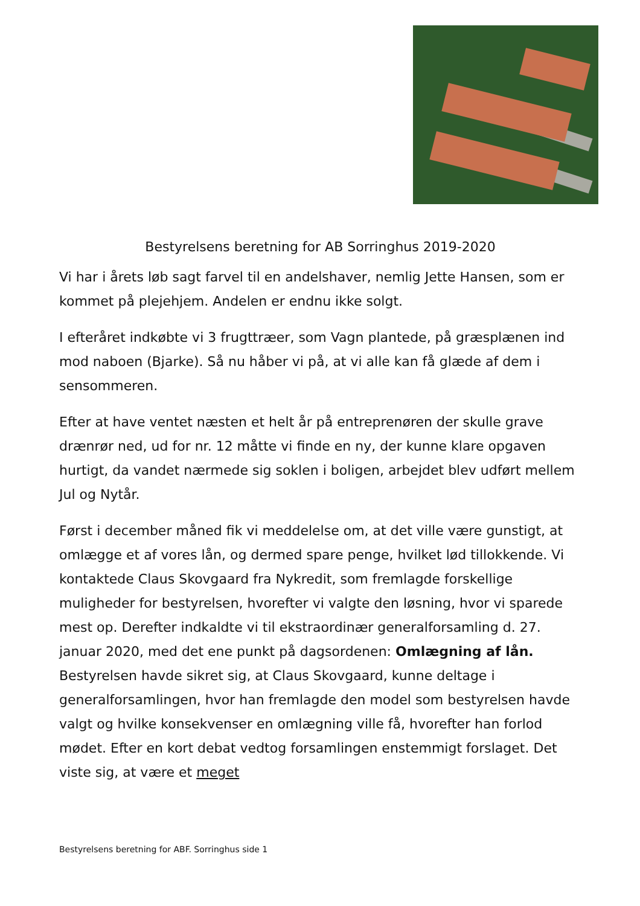Bestyrelsens beretning for AB Sorringhus 2019-2020
Vi har i årets løb sagt farvel til en andelshaver, nemlig Jette Hansen, som er kommet på plejehjem. Andelen er endnu ikke solgt.
I efteråret indkøbte vi 3 frugttræer, som Vagn plantede, på græsplænen ind mod naboen (Bjarke). Så nu håber vi på, at vi alle kan få glæde af dem i sensommeren.
Efter at have ventet næsten et helt år på entreprenøren der skulle grave drænrør ned, ud for nr. 12 måtte vi finde en ny, der kunne klare opgaven hurtigt, da vandet nærmede sig soklen i boligen, arbejdet blev udført mellem Jul og Nytår.
Først i december måned fik vi meddelelse om, at det ville være gunstigt, at omlægge et af vores lån, og dermed spare penge, hvilket lød tillokkende. Vi kontaktede Claus Skovgaard fra Nykredit, som fremlagde forskellige muligheder for bestyrelsen, hvorefter vi valgte den løsning, hvor vi sparede mest op. Derefter indkaldte vi til ekstraordinær generalforsamling d. 27. januar 2020, med det ene punkt på dagsordenen: Omlægning af lån. Bestyrelsen havde sikret sig, at Claus Skovgaard, kunne deltage i generalforsamlingen, hvor han fremlagde den model som bestyrelsen havde valgt og hvilke konsekvenser en omlægning ville få, hvorefter han forlod mødet. Efter en kort debat vedtog forsamlingen enstemmigt forslaget. Det viste sig, at være et meget
Bestyrelsens beretning for ABF. Sorringhus side 1